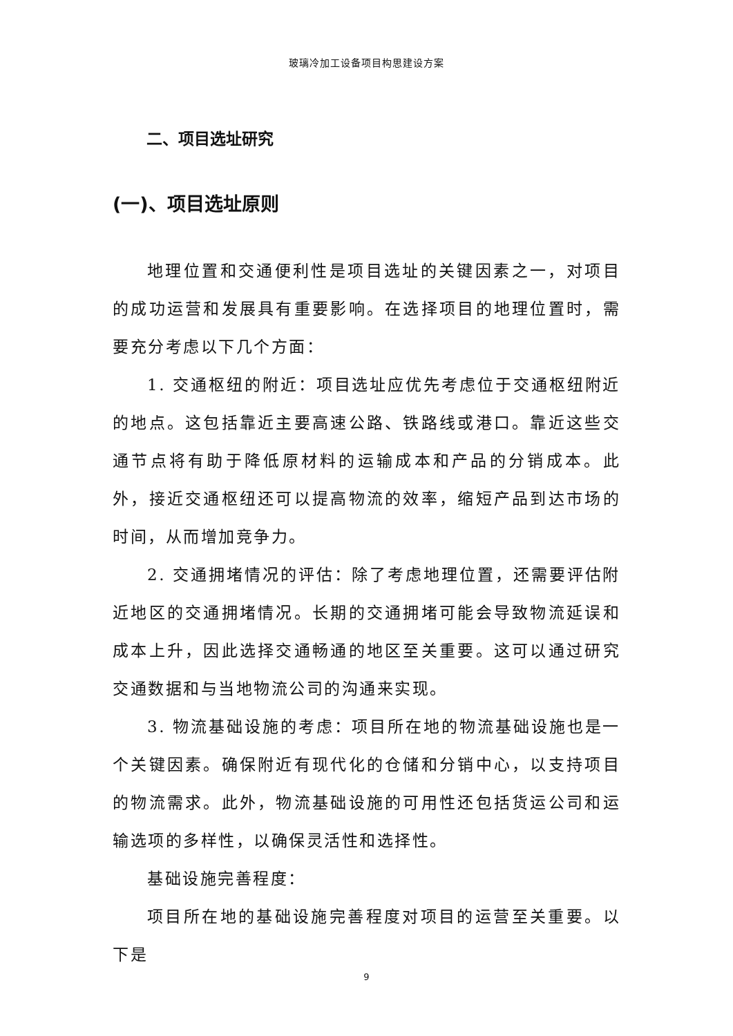玻璃冷加工设备项目构思建设方案
二、项目选址研究
(一)、项目选址原则
地理位置和交通便利性是项目选址的关键因素之一，对项目的成功运营和发展具有重要影响。在选择项目的地理位置时，需要充分考虑以下几个方面：
1. 交通枢纽的附近：项目选址应优先考虑位于交通枢纽附近的地点。这包括靠近主要高速公路、铁路线或港口。靠近这些交通节点将有助于降低原材料的运输成本和产品的分销成本。此外，接近交通枢纽还可以提高物流的效率，缩短产品到达市场的时间，从而增加竞争力。
2. 交通拥堵情况的评估：除了考虑地理位置，还需要评估附近地区的交通拥堵情况。长期的交通拥堵可能会导致物流延误和成本上升，因此选择交通畅通的地区至关重要。这可以通过研究交通数据和与当地物流公司的沟通来实现。
3. 物流基础设施的考虑：项目所在地的物流基础设施也是一个关键因素。确保附近有现代化的仓储和分销中心，以支持项目的物流需求。此外，物流基础设施的可用性还包括货运公司和运输选项的多样性，以确保灵活性和选择性。
基础设施完善程度：
项目所在地的基础设施完善程度对项目的运营至关重要。以下是
9